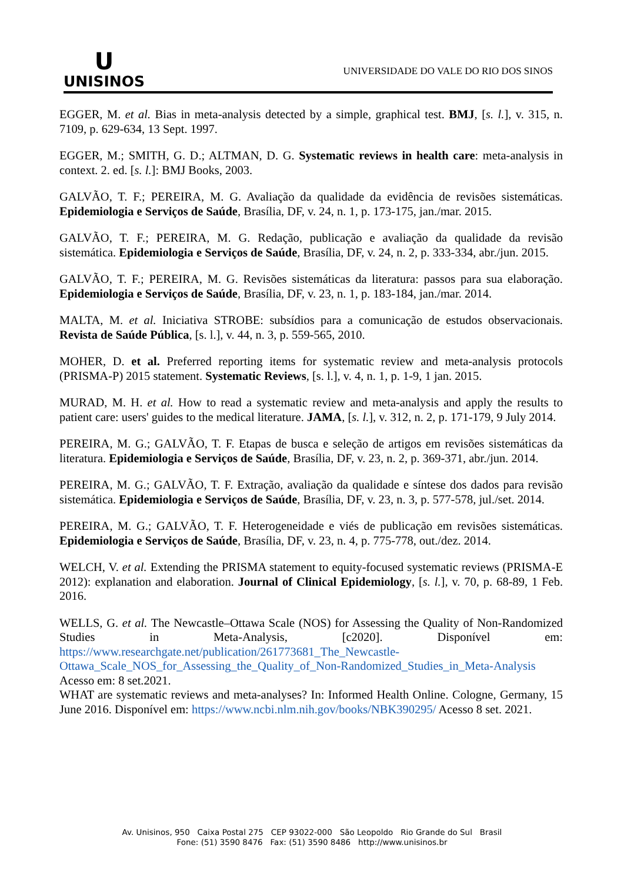U
UNISINOS
UNIVERSIDADE DO VALE DO RIO DOS SINOS
EGGER, M. et al. Bias in meta-analysis detected by a simple, graphical test. BMJ, [s. l.], v. 315, n. 7109, p. 629-634, 13 Sept. 1997.
EGGER, M.; SMITH, G. D.; ALTMAN, D. G. Systematic reviews in health care: meta-analysis in context. 2. ed. [s. l.]: BMJ Books, 2003.
GALVÃO, T. F.; PEREIRA, M. G. Avaliação da qualidade da evidência de revisões sistemáticas. Epidemiologia e Serviços de Saúde, Brasília, DF, v. 24, n. 1, p. 173-175, jan./mar. 2015.
GALVÃO, T. F.; PEREIRA, M. G. Redação, publicação e avaliação da qualidade da revisão sistemática. Epidemiologia e Serviços de Saúde, Brasília, DF, v. 24, n. 2, p. 333-334, abr./jun. 2015.
GALVÃO, T. F.; PEREIRA, M. G. Revisões sistemáticas da literatura: passos para sua elaboração. Epidemiologia e Serviços de Saúde, Brasília, DF, v. 23, n. 1, p. 183-184, jan./mar. 2014.
MALTA, M. et al. Iniciativa STROBE: subsídios para a comunicação de estudos observacionais. Revista de Saúde Pública, [s. l.], v. 44, n. 3, p. 559-565, 2010.
MOHER, D. et al. Preferred reporting items for systematic review and meta-analysis protocols (PRISMA-P) 2015 statement. Systematic Reviews, [s. l.], v. 4, n. 1, p. 1-9, 1 jan. 2015.
MURAD, M. H. et al. How to read a systematic review and meta-analysis and apply the results to patient care: users' guides to the medical literature. JAMA, [s. l.], v. 312, n. 2, p. 171-179, 9 July 2014.
PEREIRA, M. G.; GALVÃO, T. F. Etapas de busca e seleção de artigos em revisões sistemáticas da literatura. Epidemiologia e Serviços de Saúde, Brasília, DF, v. 23, n. 2, p. 369-371, abr./jun. 2014.
PEREIRA, M. G.; GALVÃO, T. F. Extração, avaliação da qualidade e síntese dos dados para revisão sistemática. Epidemiologia e Serviços de Saúde, Brasília, DF, v. 23, n. 3, p. 577-578, jul./set. 2014.
PEREIRA, M. G.; GALVÃO, T. F. Heterogeneidade e viés de publicação em revisões sistemáticas. Epidemiologia e Serviços de Saúde, Brasília, DF, v. 23, n. 4, p. 775-778, out./dez. 2014.
WELCH, V. et al. Extending the PRISMA statement to equity-focused systematic reviews (PRISMA-E 2012): explanation and elaboration. Journal of Clinical Epidemiology, [s. l.], v. 70, p. 68-89, 1 Feb. 2016.
WELLS, G. et al. The Newcastle–Ottawa Scale (NOS) for Assessing the Quality of Non-Randomized Studies in Meta-Analysis, [c2020]. Disponível em: https://www.researchgate.net/publication/261773681_The_Newcastle-Ottawa_Scale_NOS_for_Assessing_the_Quality_of_Non-Randomized_Studies_in_Meta-Analysis Acesso em: 8 set.2021.
WHAT are systematic reviews and meta-analyses? In: Informed Health Online. Cologne, Germany, 15 June 2016. Disponível em: https://www.ncbi.nlm.nih.gov/books/NBK390295/ Acesso 8 set. 2021.
Av. Unisinos, 950 Caixa Postal 275 CEP 93022-000 São Leopoldo Rio Grande do Sul Brasil
Fone: (51) 3590 8476 Fax: (51) 3590 8486 http://www.unisinos.br